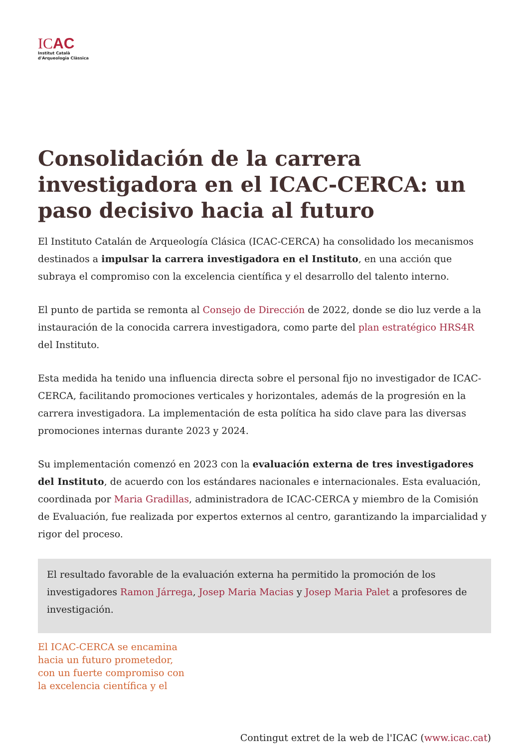ICAC
Institut Català
d'Arqueologia Clàssica
Consolidación de la carrera investigadora en el ICAC-CERCA: un paso decisivo hacia al futuro
El Instituto Catalán de Arqueología Clásica (ICAC-CERCA) ha consolidado los mecanismos destinados a impulsar la carrera investigadora en el Instituto, en una acción que subraya el compromiso con la excelencia científica y el desarrollo del talento interno.
El punto de partida se remonta al Consejo de Dirección de 2022, donde se dio luz verde a la instauración de la conocida carrera investigadora, como parte del plan estratégico HRS4R del Instituto.
Esta medida ha tenido una influencia directa sobre el personal fijo no investigador de ICAC-CERCA, facilitando promociones verticales y horizontales, además de la progresión en la carrera investigadora. La implementación de esta política ha sido clave para las diversas promociones internas durante 2023 y 2024.
Su implementación comenzó en 2023 con la evaluación externa de tres investigadores del Instituto, de acuerdo con los estándares nacionales e internacionales. Esta evaluación, coordinada por Maria Gradillas, administradora de ICAC-CERCA y miembro de la Comisión de Evaluación, fue realizada por expertos externos al centro, garantizando la imparcialidad y rigor del proceso.
El resultado favorable de la evaluación externa ha permitido la promoción de los investigadores Ramon Járrega, Josep Maria Macias y Josep Maria Palet a profesores de investigación.
El ICAC-CERCA se encamina hacia un futuro prometedor, con un fuerte compromiso con la excelencia científica y el
Contingut extret de la web de l'ICAC (www.icac.cat)